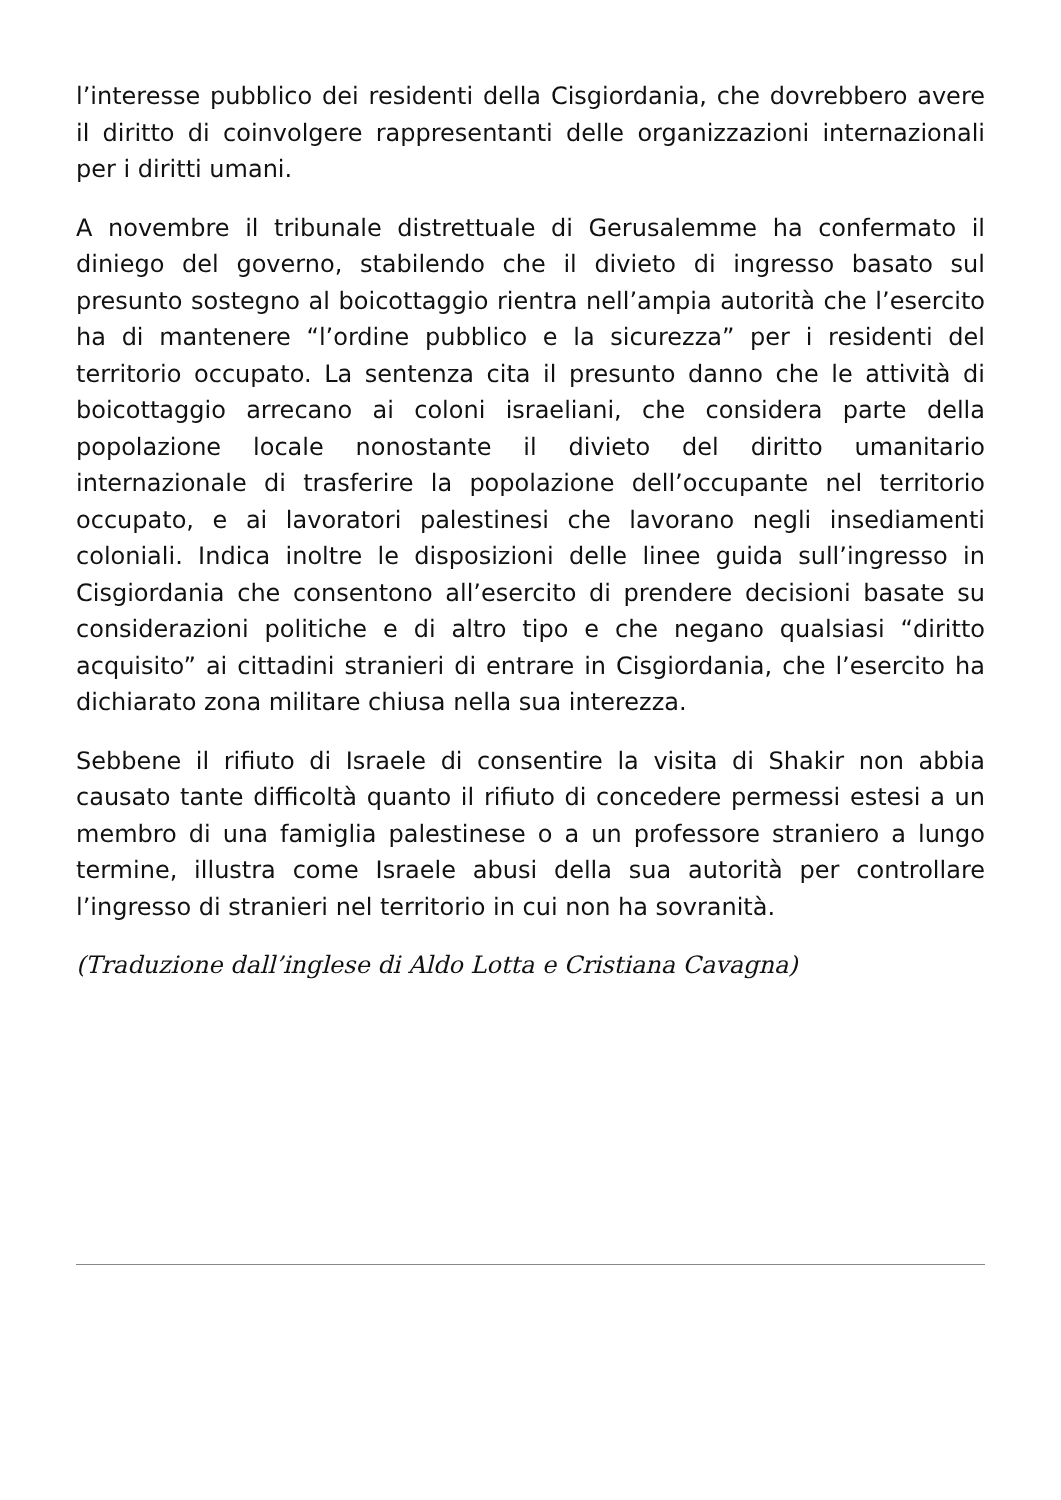l’interesse pubblico dei residenti della Cisgiordania, che dovrebbero avere il diritto di coinvolgere rappresentanti delle organizzazioni internazionali per i diritti umani.
A novembre il tribunale distrettuale di Gerusalemme ha confermato il diniego del governo, stabilendo che il divieto di ingresso basato sul presunto sostegno al boicottaggio rientra nell’ampia autorità che l’esercito ha di mantenere “l’ordine pubblico e la sicurezza” per i residenti del territorio occupato. La sentenza cita il presunto danno che le attività di boicottaggio arrecano ai coloni israeliani, che considera parte della popolazione locale nonostante il divieto del diritto umanitario internazionale di trasferire la popolazione dell’occupante nel territorio occupato, e ai lavoratori palestinesi che lavorano negli insediamenti coloniali. Indica inoltre le disposizioni delle linee guida sull’ingresso in Cisgiordania che consentono all’esercito di prendere decisioni basate su considerazioni politiche e di altro tipo e che negano qualsiasi “diritto acquisito” ai cittadini stranieri di entrare in Cisgiordania, che l’esercito ha dichiarato zona militare chiusa nella sua interezza.
Sebbene il rifiuto di Israele di consentire la visita di Shakir non abbia causato tante difficoltà quanto il rifiuto di concedere permessi estesi a un membro di una famiglia palestinese o a un professore straniero a lungo termine, illustra come Israele abusi della sua autorità per controllare l’ingresso di stranieri nel territorio in cui non ha sovranità.
(Traduzione dall’inglese di Aldo Lotta e Cristiana Cavagna)